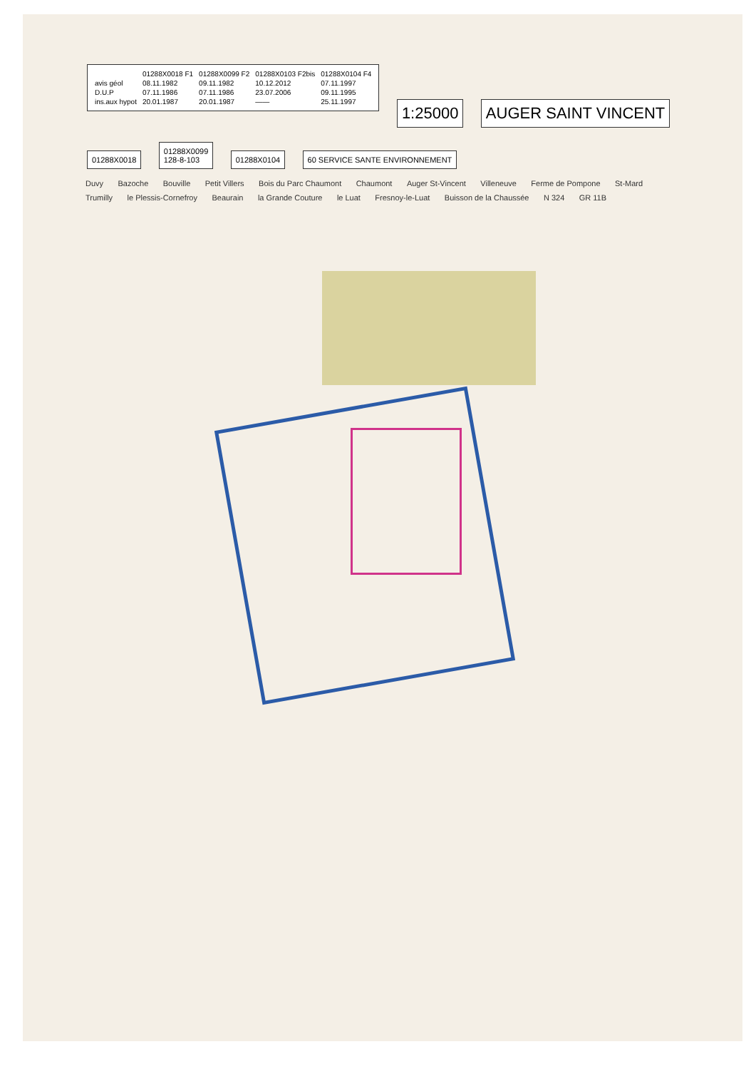| | 01288X0018 F1 | 01288X0099 F2 | 01288X0103 F2bis | 01288X0104 F4 |
| --- | --- | --- | --- | --- |
| avis géol | 08.11.1982 | 09.11.1982 | 10.12.2012 | 07.11.1997 |
| D.U.P | 07.11.1986 | 07.11.1986 | 23.07.2006 | 09.11.1995 |
| ins.aux hypot | 20.01.1987 | 20.01.1987 | —— | 25.11.1997 |
1:25000 AUGER SAINT VINCENT
01288X0018
01288X0099
128-8-103
01288X0104 60 SERVICE SANTE ENVIRONNEMENT
Duvy Bazoche Bouville Petit Villers Bois du Parc Chaumont Chaumont Auger St-Vincent Villeneuve Ferme de Pompone St-Mard Trumilly le Plessis-Cornefroy Beaurain la Grande Couture le Luat Fresnoy-le-Luat Buisson de la Chaussée N 324 GR 11B